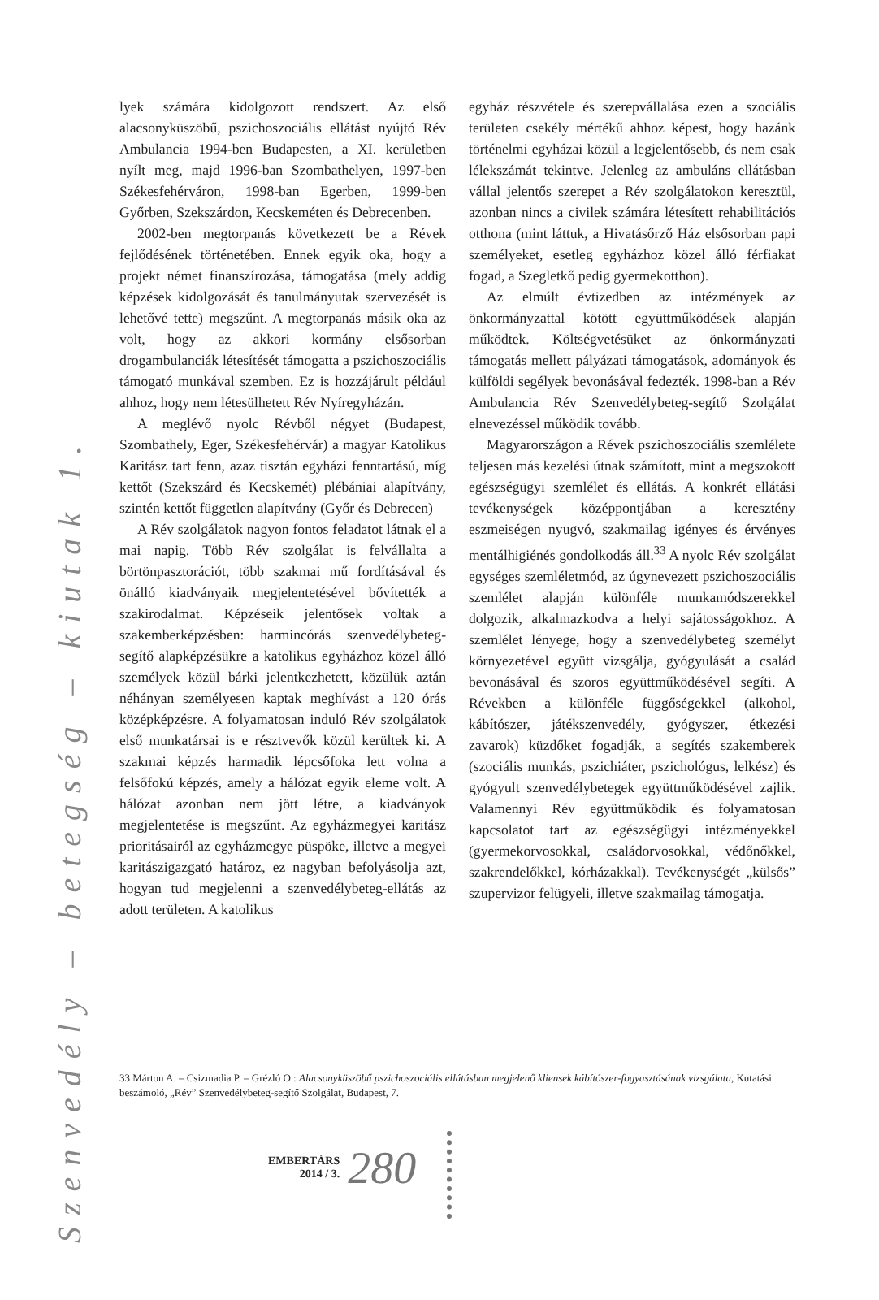Szenvedély – betegség – kiutak 1.
lyek számára kidolgozott rendszert. Az első alacsonyküszöbű, pszichoszociális ellátást nyújtó Rév Ambulancia 1994-ben Budapesten, a XI. kerületben nyílt meg, majd 1996-ban Szombathelyen, 1997-ben Székesfehérváron, 1998-ban Egerben, 1999-ben Győrben, Szekszárdon, Kecskeméten és Debrecenben.
2002-ben megtorpanás következett be a Révek fejlődésének történetében. Ennek egyik oka, hogy a projekt német finanszírozása, támogatása (mely addig képzések kidolgozását és tanulmányutak szervezését is lehetővé tette) megszűnt. A megtorpanás másik oka az volt, hogy az akkori kormány elsősorban drogambulanciák létesítését támogatta a pszichoszociális támogató munkával szemben. Ez is hozzájárult például ahhoz, hogy nem létesülhetett Rév Nyíregyházán.
A meglévő nyolc Révből négyet (Budapest, Szombathely, Eger, Székesfehérvár) a magyar Katolikus Karitász tart fenn, azaz tisztán egyházi fenntartású, míg kettőt (Szekszárd és Kecskemét) plébániai alapítvány, szintén kettőt független alapítvány (Győr és Debrecen)
A Rév szolgálatok nagyon fontos feladatot látnak el a mai napig. Több Rév szolgálat is felvállalta a börtönpasztorációt, több szakmai mű fordításával és önálló kiadványaik megjelentetésével bővítették a szakirodalmat. Képzéseik jelentősek voltak a szakemberképzésben: harmincórás szenvedélybeteg-segítő alapképzésükre a katolikus egyházhoz közel álló személyek közül bárki jelentkezhetett, közülük aztán néhányan személyesen kaptak meghívást a 120 órás középképzésre. A folyamatosan induló Rév szolgálatok első munkatársai is e résztvevők közül kerültek ki. A szakmai képzés harmadik lépcsőfoka lett volna a felsőfokú képzés, amely a hálózat egyik eleme volt. A hálózat azonban nem jött létre, a kiadványok megjelentetése is megszűnt. Az egyházmegyei karitász prioritásairól az egyházmegye püspöke, illetve a megyei karitászigazgató határoz, ez nagyban befolyásolja azt, hogyan tud megjelenni a szenvedélybeteg-ellátás az adott területen. A katolikus
egyház részvétele és szerepvállalása ezen a szociális területen csekély mértékű ahhoz képest, hogy hazánk történelmi egyházai közül a legjelentősebb, és nem csak lélekszámát tekintve. Jelenleg az ambuláns ellátásban vállal jelentős szerepet a Rév szolgálatokon keresztül, azonban nincs a civilek számára létesített rehabilitációs otthona (mint láttuk, a Hivatásőrző Ház elsősorban papi személyeket, esetleg egyházhoz közel álló férfiakat fogad, a Szegletkő pedig gyermekotthon).
Az elmúlt évtizedben az intézmények az önkormányzattal kötött együttműködések alapján működtek. Költségvetésüket az önkormányzati támogatás mellett pályázati támogatások, adományok és külföldi segélyek bevonásával fedezték. 1998-ban a Rév Ambulancia Rév Szenvedélybeteg-segítő Szolgálat elnevezéssel működik tovább.
Magyarországon a Révek pszichoszociális szemlélete teljesen más kezelési útnak számított, mint a megszokott egészségügyi szemlélet és ellátás. A konkrét ellátási tevékenységek középpontjában a keresztény eszmeiségen nyugvó, szakmailag igényes és érvényes mentálhigiénés gondolkodás áll.<sup>33</sup> A nyolc Rév szolgálat egységes szemléletmód, az úgynevezett pszichoszociális szemlélet alapján különféle munkamódszerekkel dolgozik, alkalmazkodva a helyi sajátosságokhoz. A szemlélet lényege, hogy a szenvedélybeteg személyt környezetével együtt vizsgálja, gyógyulását a család bevonásával és szoros együttműködésével segíti. A Révekben a különféle függőségekkel (alkohol, kábítószer, játékszenvedély, gyógyszer, étkezési zavarok) küzdőket fogadják, a segítés szakemberek (szociális munkás, pszichiáter, pszichológus, lelkész) és gyógyult szenvedélybetegek együttműködésével zajlik. Valamennyi Rév együttműködik és folyamatosan kapcsolatot tart az egészségügyi intézményekkel (gyermekorvosokkal, családorvosokkal, védőnőkkel, szakrendelőkkel, kórházakkal). Tevékenységét „külsős” szupervizor felügyeli, illetve szakmailag támogatja.
33 Márton A. – Csizmadia P. – Grézló O.: Alacsonyküszöbű pszichoszociális ellátásban megjelenő kliensek kábítószer-fogyasztásának vizsgálata, Kutatási beszámoló, „Rév” Szenvedélybeteg-segítő Szolgálat, Budapest, 7.
EMBERTÁRS
2014 / 3.
280